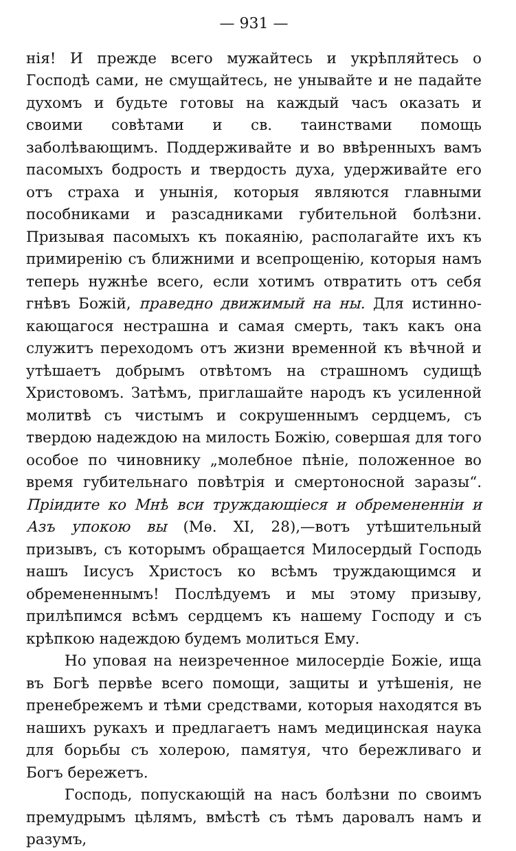— 931 —
нія! И прежде всего мужайтесь и укрѣпляйтесь о Господѣ сами, не смущайтесь, не унывайте и не падайте духомъ и будьте готовы на каждый часъ оказать и своими совѣтами и св. таинствами помощь заболѣвающимъ. Поддерживайте и во ввѣренныхъ вамъ пасомыхъ бодрость и твердость духа, удерживайте его отъ страха и унынія, которыя являются главными пособниками и разсадниками губительной болѣзни. Призывая пасомыхъ къ покаянію, располагайте ихъ къ примиренію съ ближними и всепрощенію, которыя намъ теперь нужнѣе всего, если хотимъ отвратить отъ себя гнѣвъ Божій, праведно движимый на ны. Для истинно-кающагося нестрашна и самая смерть, такъ какъ она служитъ переходомъ отъ жизни временной къ вѣчной и утѣшаетъ добрымъ отвѣтомъ на страшномъ судищѣ Христовомъ. Затѣмъ, приглашайте народъ къ усиленной молитвѣ съ чистымъ и сокрушеннымъ сердцемъ, съ твердою надеждою на милость Божію, совершая для того особое по чиновнику „молебное пѣніе, положенное во время губительнаго повѣтрія и смертоносной заразы“. Пріидите ко Мнѣ вси труждающіеся и обремененніи и Азъ упокою вы (Мѳ. XI, 28),—вотъ утѣшительный призывъ, съ которымъ обращается Милосердый Господь нашъ Іисусъ Христосъ ко всѣмъ труждающимся и обремененнымъ! Послѣдуемъ и мы этому призыву, прилѣпимся всѣмъ сердцемъ къ нашему Господу и съ крѣпкою надеждою будемъ молиться Ему.
Но уповая на неизреченное милосердіе Божіе, ища въ Богѣ первѣе всего помощи, защиты и утѣшенія, не пренебрежемъ и тѣми средствами, которыя находятся въ нашихъ рукахъ и предлагаетъ намъ медицинская наука для борьбы съ холерою, памятуя, что бережливаго и Богъ бережетъ.
Господь, попускающій на насъ болѣзни по своимъ премудрымъ цѣлямъ, вмѣстѣ съ тѣмъ даровалъ намъ и разумъ,